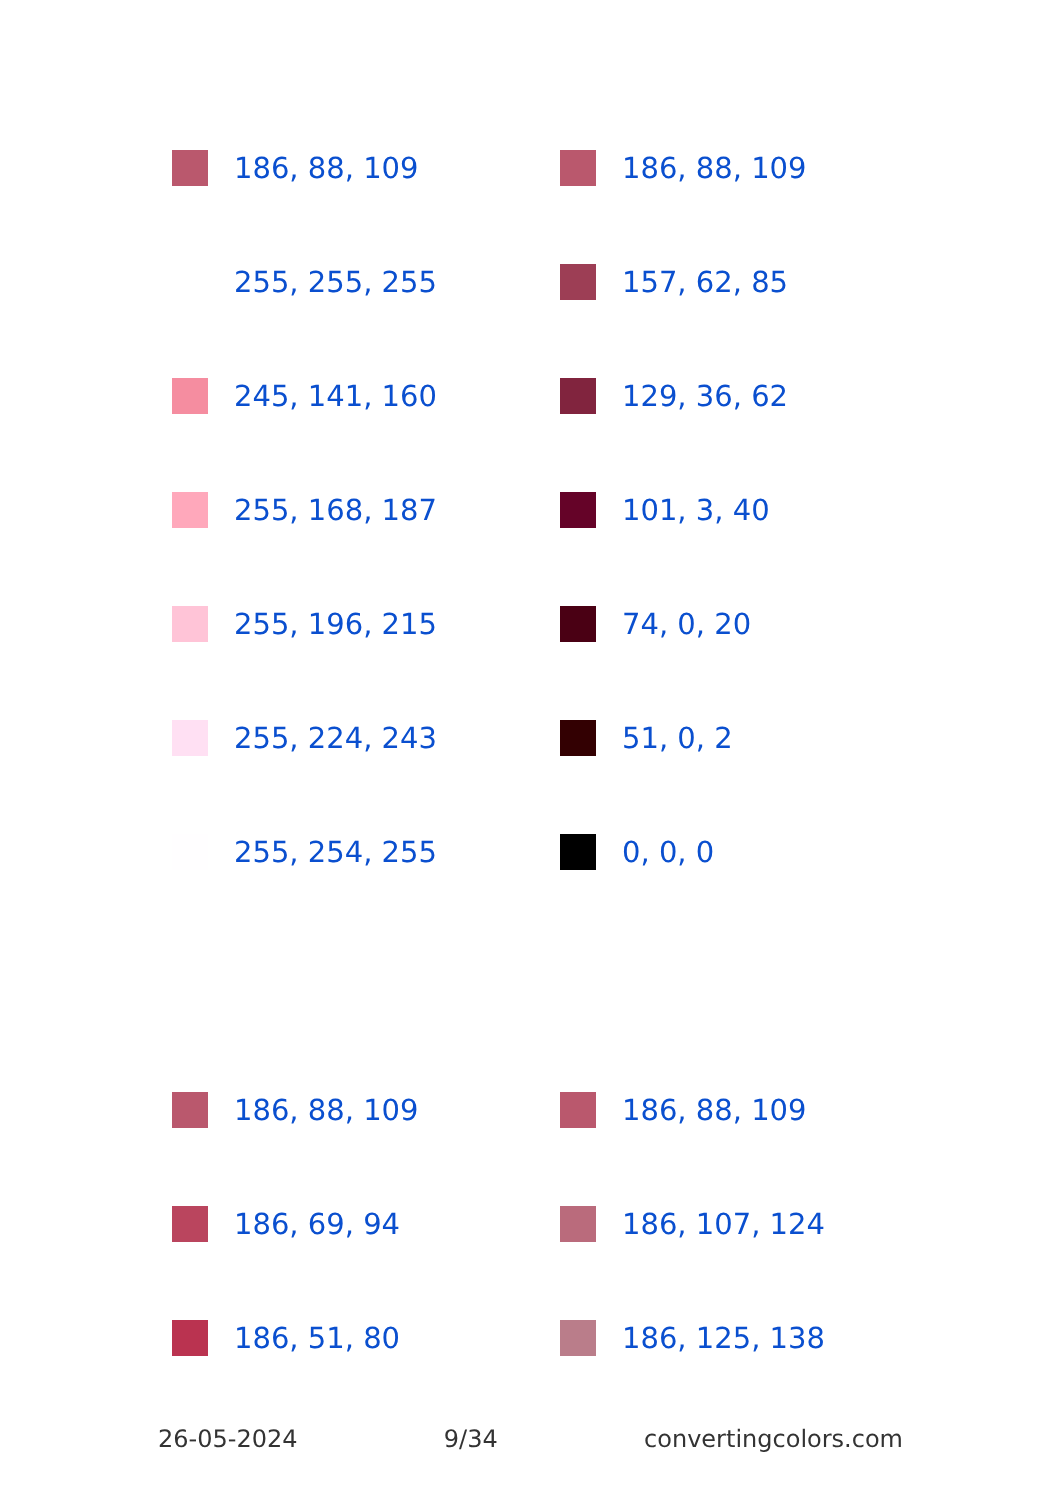186, 88, 109
186, 88, 109
255, 255, 255
157, 62, 85
245, 141, 160
129, 36, 62
255, 168, 187
101, 3, 40
255, 196, 215
74, 0, 20
255, 224, 243
51, 0, 2
255, 254, 255
0, 0, 0
186, 88, 109
186, 88, 109
186, 69, 94
186, 107, 124
186, 51, 80
186, 125, 138
26-05-2024 9/34 convertingcolors.com